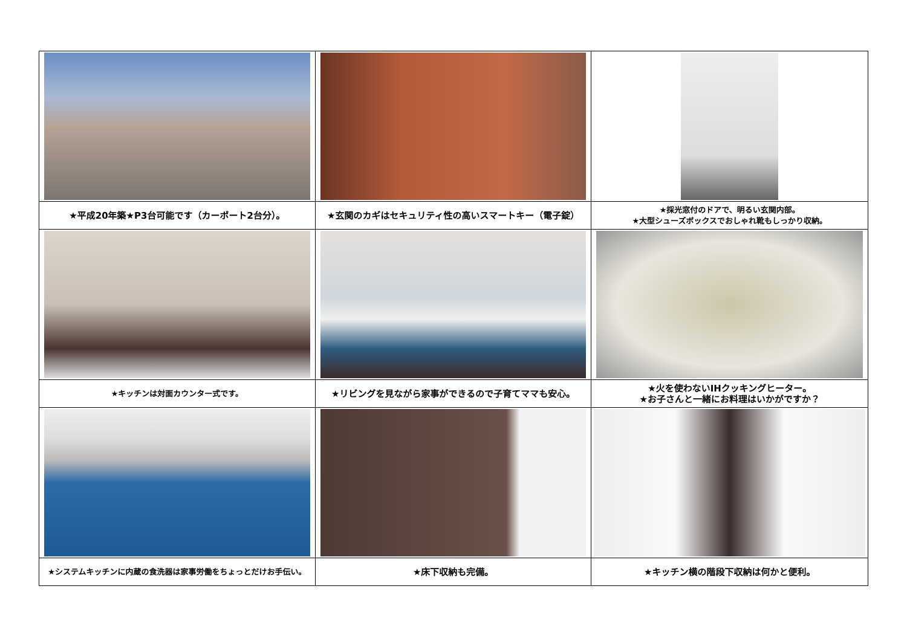| ★平成20年築★P3台可能です（カーポート2台分）。 | ★玄関のカギはセキュリティ性の高いスマートキー（電子錠） | ★採光窓付のドアで、明るい玄関内部。 ★大型シューズボックスでおしゃれ靴もしっかり収納。 |
| ★キッチンは対面カウンター式です。 | ★リビングを見ながら家事ができるので子育てママも安心。 | ★火を使わないIHクッキングヒーター。 ★お子さんと一緒にお料理はいかがですか？ |
| ★システムキッチンに内蔵の食洗器は家事労働をちょっとだけお手伝い。 | ★床下収納も完備。 | ★キッチン横の階段下収納は何かと便利。 |